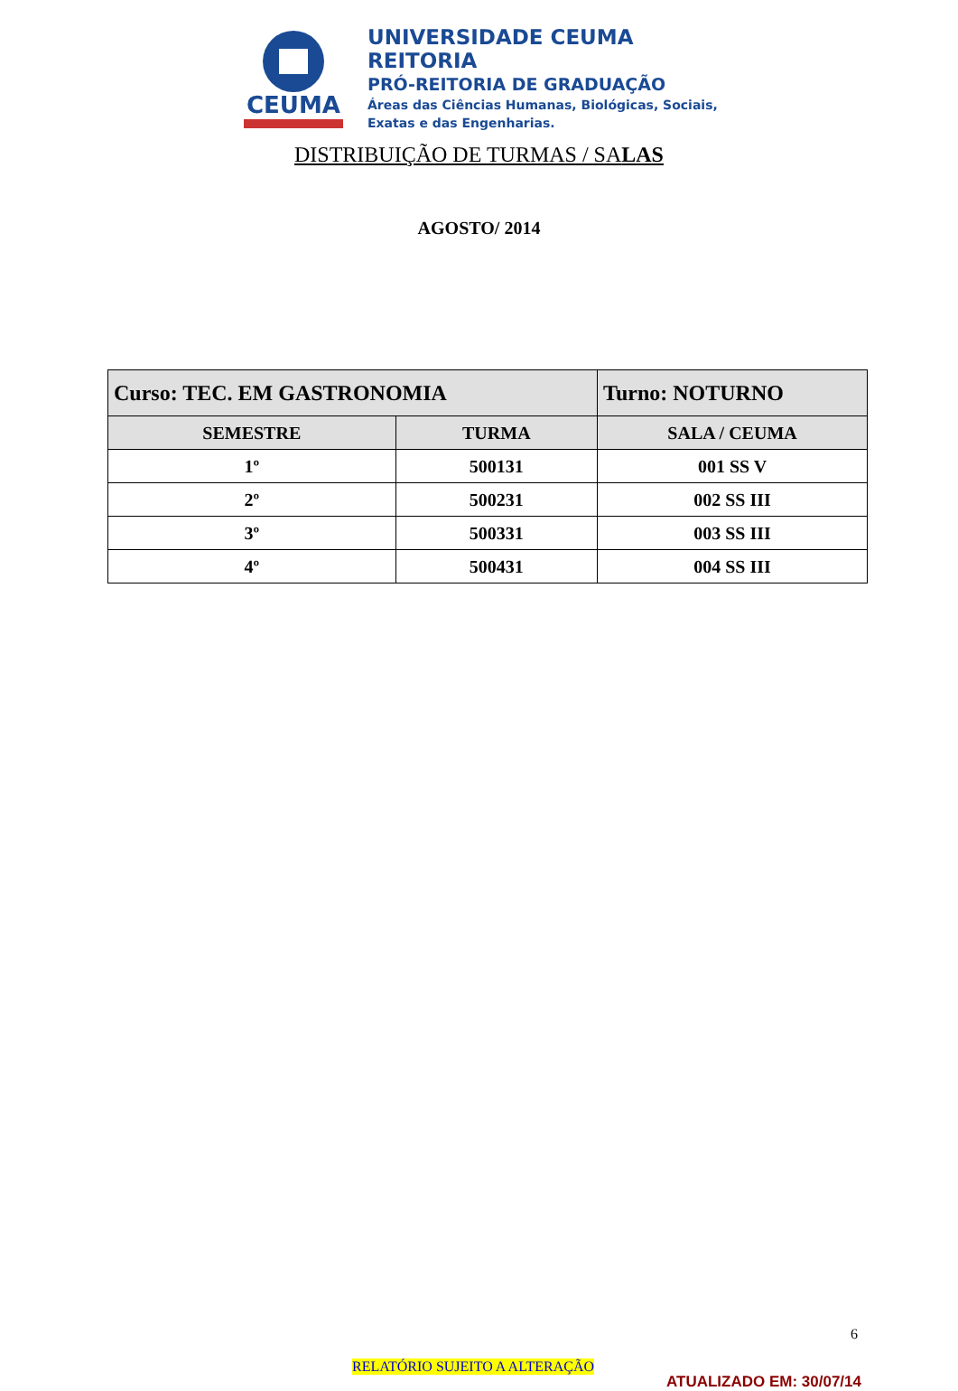CEUMA
UNIVERSIDADE CEUMA
REITORIA
PRÓ-REITORIA DE GRADUAÇÃO
Áreas das Ciências Humanas, Biológicas, Sociais,
Exatas e das Engenharias.
DISTRIBUIÇÃO DE TURMAS / SALAS
AGOSTO/ 2014
| Curso: TEC. EM GASTRONOMIA | | Turno: NOTURNO |
| SEMESTRE | TURMA | SALA / CEUMA |
| 1º | 500131 | 001 SS V |
| 2º | 500231 | 002 SS III |
| 3º | 500331 | 003 SS III |
| 4º | 500431 | 004 SS III |
6
RELATÓRIO SUJEITO A ALTERAÇÃO
ATUALIZADO EM: 30/07/14